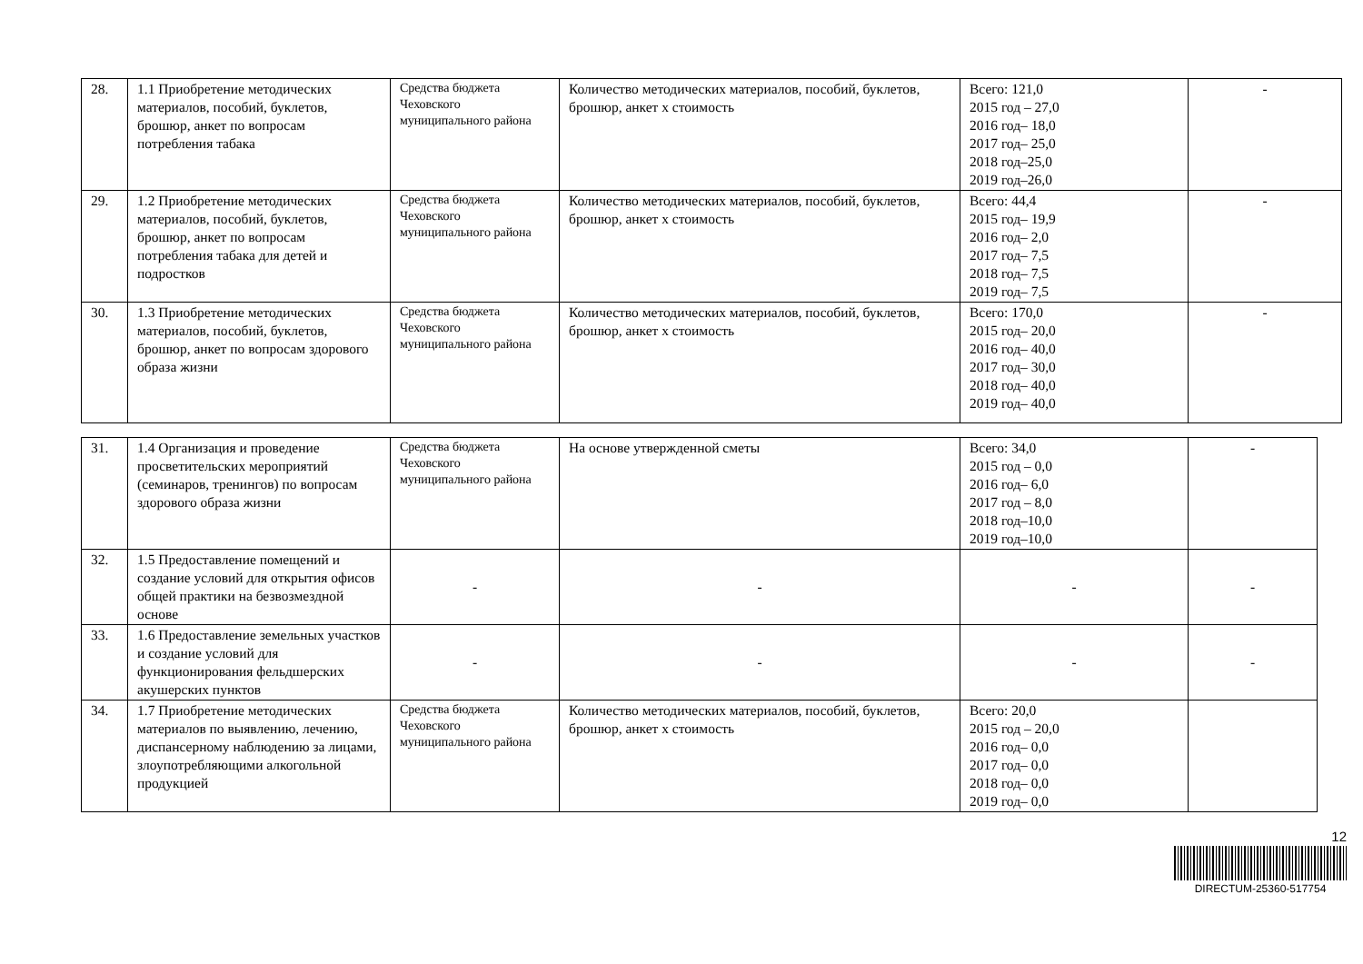| 28. | 1.1 Приобретение методических материалов, пособий, буклетов, брошюр, анкет по вопросам потребления табака | Средства бюджета Чеховского муниципального района | Количество методических материалов, пособий, буклетов, брошюр, анкет х стоимость | Всего: 121,0 2015 год – 27,0 2016 год– 18,0 2017 год– 25,0 2018 год–25,0 2019 год–26,0 | - |
| 29. | 1.2 Приобретение методических материалов, пособий, буклетов, брошюр, анкет по вопросам потребления табака для детей и подростков | Средства бюджета Чеховского муниципального района | Количество методических материалов, пособий, буклетов, брошюр, анкет х стоимость | Всего: 44,4 2015 год– 19,9 2016 год– 2,0 2017 год– 7,5 2018 год– 7,5 2019 год– 7,5 | - |
| 30. | 1.3 Приобретение методических материалов, пособий, буклетов, брошюр, анкет по вопросам здорового образа жизни | Средства бюджета Чеховского муниципального района | Количество методических материалов, пособий, буклетов, брошюр, анкет х стоимость | Всего: 170,0 2015 год– 20,0 2016 год– 40,0 2017 год– 30,0 2018 год– 40,0 2019 год– 40,0 | - |
| 31. | 1.4 Организация и проведение просветительских мероприятий (семинаров, тренингов) по вопросам здорового образа жизни | Средства бюджета Чеховского муниципального района | На основе утвержденной сметы | Всего: 34,0 2015 год – 0,0 2016 год– 6,0 2017 год – 8,0 2018 год–10,0 2019 год–10,0 | - |
| 32. | 1.5 Предоставление помещений и создание условий для открытия офисов общей практики на безвозмездной основе | - | - | - | - |
| 33. | 1.6 Предоставление земельных участков и создание условий для функционирования фельдшерских акушерских пунктов | - | - | - | - |
| 34. | 1.7 Приобретение методических материалов по выявлению, лечению, диспансерному наблюдению за лицами, злоупотребляющими алкогольной продукцией | Средства бюджета Чеховского муниципального района | Количество методических материалов, пособий, буклетов, брошюр, анкет х стоимость | Всего: 20,0 2015 год – 20,0 2016 год– 0,0 2017 год– 0,0 2018 год– 0,0 2019 год– 0,0 | |
12
DIRECTUM-25360-517754